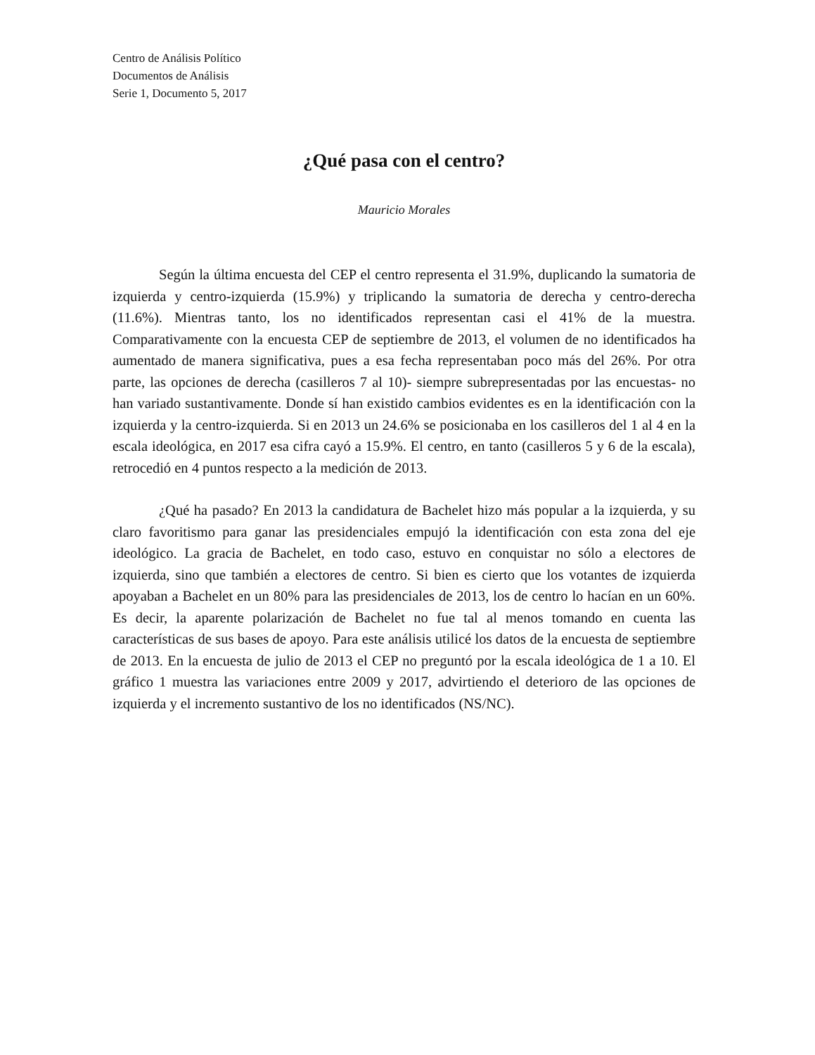Centro de Análisis Político
Documentos de Análisis
Serie 1, Documento 5, 2017
¿Qué pasa con el centro?
Mauricio Morales
Según la última encuesta del CEP el centro representa el 31.9%, duplicando la sumatoria de izquierda y centro-izquierda (15.9%) y triplicando la sumatoria de derecha y centro-derecha (11.6%). Mientras tanto, los no identificados representan casi el 41% de la muestra. Comparativamente con la encuesta CEP de septiembre de 2013, el volumen de no identificados ha aumentado de manera significativa, pues a esa fecha representaban poco más del 26%. Por otra parte, las opciones de derecha (casilleros 7 al 10)- siempre subrepresentadas por las encuestas- no han variado sustantivamente. Donde sí han existido cambios evidentes es en la identificación con la izquierda y la centro-izquierda. Si en 2013 un 24.6% se posicionaba en los casilleros del 1 al 4 en la escala ideológica, en 2017 esa cifra cayó a 15.9%. El centro, en tanto (casilleros 5 y 6 de la escala), retrocedió en 4 puntos respecto a la medición de 2013.
¿Qué ha pasado? En 2013 la candidatura de Bachelet hizo más popular a la izquierda, y su claro favoritismo para ganar las presidenciales empujó la identificación con esta zona del eje ideológico. La gracia de Bachelet, en todo caso, estuvo en conquistar no sólo a electores de izquierda, sino que también a electores de centro. Si bien es cierto que los votantes de izquierda apoyaban a Bachelet en un 80% para las presidenciales de 2013, los de centro lo hacían en un 60%. Es decir, la aparente polarización de Bachelet no fue tal al menos tomando en cuenta las características de sus bases de apoyo. Para este análisis utilicé los datos de la encuesta de septiembre de 2013. En la encuesta de julio de 2013 el CEP no preguntó por la escala ideológica de 1 a 10. El gráfico 1 muestra las variaciones entre 2009 y 2017, advirtiendo el deterioro de las opciones de izquierda y el incremento sustantivo de los no identificados (NS/NC).